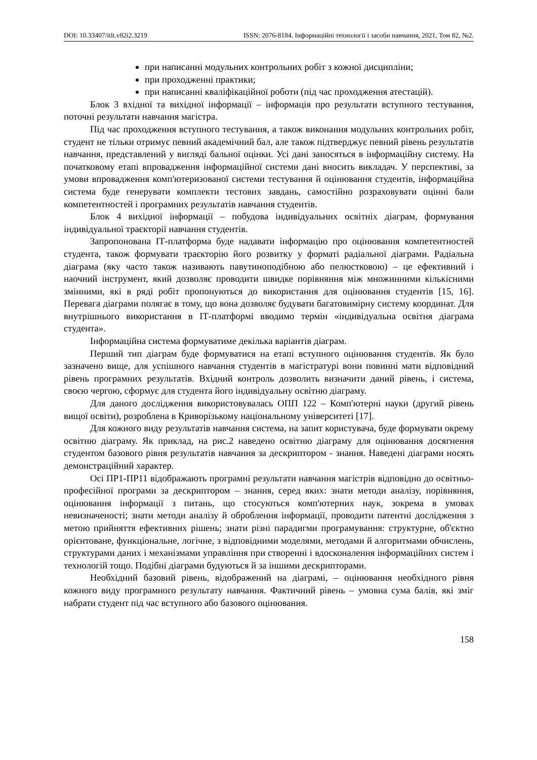DOI: 10.33407/itlt.v82i2.3219 ISSN: 2076-8184. Інформаційні технології і засоби навчання, 2021, Том 82, №2.
при написанні модульних контрольних робіт з кожної дисципліни;
при проходженні практики;
при написанні кваліфікаційної роботи (під час проходження атестацій).
Блок 3 вхідної та вихідної інформації – інформація про результати вступного тестування, поточні результати навчання магістра.
Під час проходження вступного тестування, а також виконання модульних контрольних робіт, студент не тільки отримує певний академічний бал, але також підтверджує певний рівень результатів навчання, представлений у вигляді бальної оцінки. Усі дані заносяться в інформаційну систему. На початковому етапі впровадження інформаційної системи дані вносить викладач. У перспективі, за умови впровадження комп'ютеризованої системи тестування й оцінювання студентів, інформаційна система буде генерувати комплекти тестових завдань, самостійно розраховувати оцінні бали компетентностей і програмних результатів навчання студентів.
Блок 4 вихідної інформації – побудова індивідуальних освітніх діаграм, формування індивідуальної траєкторії навчання студентів.
Запропонована ІТ-платформа буде надавати інформацію про оцінювання компетентностей студента, також формувати траєкторію його розвитку у форматі радіальної діаграми. Радіальна діаграма (яку часто також називають павутиноподібною або пелюстковою) – це ефективний і наочний інструмент, який дозволяє проводити швидке порівняння між множинними кількісними змінними, які в ряді робіт пропонуються до використання для оцінювання студентів [15, 16]. Перевага діаграми полягає в тому, що вона дозволяє будувати багатовимірну систему координат. Для внутрішнього використання в ІТ-платформі вводимо термін «індивідуальна освітня діаграма студента».
Інформаційна система формуватиме декілька варіантів діаграм.
Перший тип діаграм буде формуватися на етапі вступного оцінювання студентів. Як було зазначено вище, для успішного навчання студентів в магістратурі вони повинні мати відповідний рівень програмних результатів. Вхідний контроль дозволить визначити даний рівень, і система, своєю чергою, сформує для студента його індивідуальну освітню діаграму.
Для даного дослідження використовувалась ОПП 122 – Комп'ютерні науки (другий рівень вищої освіти), розроблена в Криворізькому національному університеті [17].
Для кожного виду результатів навчання система, на запит користувача, буде формувати окрему освітню діаграму. Як приклад, на рис.2 наведено освітню діаграму для оцінювання досягнення студентом базового рівня результатів навчання за дескриптором - знання. Наведені діаграми носять демонстраційний характер.
Осі ПР1-ПР11 відображають програмні результати навчання магістрів відповідно до освітньо-професійної програми за дескриптором – знання, серед яких: знати методи аналізу, порівняння, оцінювання інформації з питань, що стосуються комп'ютерних наук, зокрема в умовах невизначеності; знати методи аналізу й оброблення інформації, проводити патентні дослідження з метою прийняття ефективних рішень; знати різні парадигми програмування: структурне, об'єктно орієнтоване, функціональне, логічне, з відповідними моделями, методами й алгоритмами обчислень, структурами даних і механізмами управління при створенні і вдосконалення інформаційних систем і технологій тощо. Подібні діаграми будуються й за іншими дескрипторами.
Необхідний базовий рівень, відображений на діаграмі, – оцінювання необхідного рівня кожного виду програмного результату навчання. Фактичний рівень – умовна сума балів, які зміг набрати студент під час вступного або базового оцінювання.
158